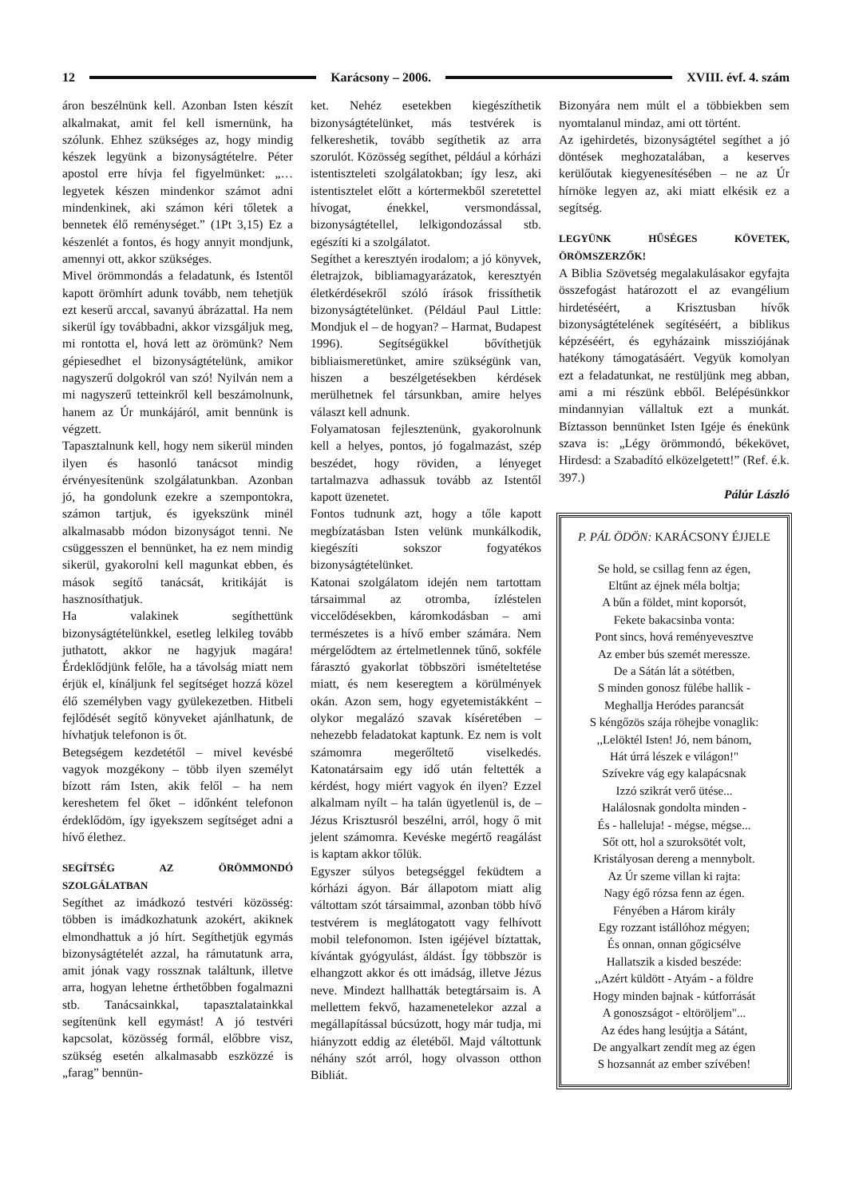12 Karácsony – 2006. XVIII. évf. 4. szám
áron beszélnünk kell. Azonban Isten készít alkalmakat, amit fel kell ismernünk, ha szólunk. Ehhez szükséges az, hogy mindig készek legyünk a bizonyságtételre. Péter apostol erre hívja fel figyelmünket: „… legyetek készen mindenkor számot adni mindenkinek, aki számon kéri tőletek a bennetek élő reménységet.” (1Pt 3,15) Ez a készenlét a fontos, és hogy annyit mondjunk, amennyi ott, akkor szükséges.
Mivel örömmondás a feladatunk, és Istentől kapott örömhírt adunk tovább, nem tehetjük ezt keserű arccal, savanyú ábrázattal. Ha nem sikerül így továbbadni, akkor vizsgáljuk meg, mi rontotta el, hová lett az örömünk? Nem gépiesedhet el bizonyságtételünk, amikor nagyszerű dolgokról van szó! Nyilván nem a mi nagyszerű tetteinkről kell beszámolnunk, hanem az Úr munkájáról, amit bennünk is végzett.
Tapasztalnunk kell, hogy nem sikerül minden ilyen és hasonló tanácsot mindig érvényesítenünk szolgálatunkban. Azonban jó, ha gondolunk ezekre a szempontokra, számon tartjuk, és igyekszünk minél alkalmasabb módon bizonyságot tenni. Ne csüggesszen el bennünket, ha ez nem mindig sikerül, gyakorolni kell magunkat ebben, és mások segítő tanácsát, kritikáját is hasznosíthatjuk.
Ha valakinek segíthettünk bizonyságtételünkkel, esetleg lelkileg tovább juthatott, akkor ne hagyjuk magára! Érdeklődjünk felőle, ha a távolság miatt nem érjük el, kínáljunk fel segítséget hozzá közel élő személyben vagy gyülekezetben. Hitbeli fejlődését segítő könyveket ajánlhatunk, de hívhatjuk telefonon is őt.
Betegségem kezdetétől – mivel kevésbé vagyok mozgékony – több ilyen személyt bízott rám Isten, akik felől – ha nem kereshetem fel őket – időnként telefonon érdeklődöm, így igyekszem segítséget adni a hívő élethez.
SEGÍTSÉG AZ ÖRÖMMONDÓ SZOLGÁLATBAN
Segíthet az imádkozó testvéri közösség: többen is imádkozhatunk azokért, akiknek elmondhattuk a jó hírt. Segíthetjük egymás bizonyságtételét azzal, ha rámutatunk arra, amit jónak vagy rossznak találtunk, illetve arra, hogyan lehetne érthetőbben fogalmazni stb. Tanácsainkkal, tapasztalatainkkal segítenünk kell egymást! A jó testvéri kapcsolat, közösség formál, előbbre visz, szükség esetén alkalmasabb eszközzé is „farag” bennün-
ket. Nehéz esetekben kiegészíthetik bizonyságtételünket, más testvérek is felkereshetik, tovább segíthetik az arra szorulót. Közösség segíthet, például a kórházi istentiszteleti szolgálatokban; így lesz, aki istentisztelet előtt a kórtermekből szeretettel hívogat, énekkel, versmondással, bizonyságtétellel, lelkigondozással stb. egészíti ki a szolgálatot.
Segíthet a keresztyén irodalom; a jó könyvek, életrajzok, bibliamagyarázatok, keresztyén életkérdésekről szóló írások frissíthetik bizonyságtételünket. (Például Paul Little: Mondjuk el – de hogyan? – Harmat, Budapest 1996). Segítségükkel bővíthetjük bibliaismeretünket, amire szükségünk van, hiszen a beszélgetésekben kérdések merülhetnek fel társunkban, amire helyes választ kell adnunk.
Folyamatosan fejlesztenünk, gyakorolnunk kell a helyes, pontos, jó fogalmazást, szép beszédet, hogy röviden, a lényeget tartalmazva adhassuk tovább az Istentől kapott üzenetet.
Fontos tudnunk azt, hogy a tőle kapott megbízatásban Isten velünk munkálkodik, kiegészíti sokszor fogyatékos bizonyságtételünket.
Katonai szolgálatom idején nem tartottam társaimmal az otromba, ízléstelen viccelődésekben, káromkodásban – ami természetes is a hívő ember számára. Nem mérgelődtem az értelmetlennek tűnő, sokféle fárasztó gyakorlat többszöri ismételtetése miatt, és nem keseregtem a körülmények okán. Azon sem, hogy egyetemistákként – olykor megalázó szavak kíséretében – nehezebb feladatokat kaptunk. Ez nem is volt számomra megerőltető viselkedés. Katonatársaim egy idő után feltették a kérdést, hogy miért vagyok én ilyen? Ezzel alkalmam nyílt – ha talán ügyetlenül is, de – Jézus Krisztusról beszélni, arról, hogy ő mit jelent számomra. Kevéske megértő reagálást is kaptam akkor tőlük.
Egyszer súlyos betegséggel feküdtem a kórházi ágyon. Bár állapotom miatt alig váltottam szót társaimmal, azonban több hívő testvérem is meglátogatott vagy felhívott mobil telefonomon. Isten igéjével bíztattak, kívántak gyógyulást, áldást. Így többször is elhangzott akkor és ott imádság, illetve Jézus neve. Mindezt hallhatták betegtársaim is. A mellettem fekvő, hazamenetelekor azzal a megállapítással búcsúzott, hogy már tudja, mi hiányzott eddig az életéből. Majd váltottunk néhány szót arról, hogy olvasson otthon Bibliát.
Bizonyára nem múlt el a többiekben sem nyomtalanul mindaz, ami ott történt.
Az igehirdetés, bizonyságtétel segíthet a jó döntések meghozatalában, a keserves kerülőutak kiegyenesítésében – ne az Úr hírnöke legyen az, aki miatt elkésik ez a segítség.
LEGYÜNK HŰSÉGES KÖVETEK, ÖRÖMSZERZŐK!
A Biblia Szövetség megalakulásakor egyfajta összefogást határozott el az evangélium hirdetéséért, a Krisztusban hívők bizonyságtételének segítéséért, a biblikus képzéséért, és egyházaink missziójának hatékony támogatásáért. Vegyük komolyan ezt a feladatunkat, ne restüljünk meg abban, ami a mi részünk ebből. Belépésünkkor mindannyian vállaltuk ezt a munkát. Bíztasson bennünket Isten Igéje és énekünk szava is: „Légy örömmondó, békekövet, Hirdesd: a Szabadító elközelgetett!” (Ref. é.k. 397.)
Pálúr László
P. PÁL ÖDÖN: KARÁCSONY ÉJJELE
Se hold, se csillag fenn az égen,
Eltűnt az éjnek méla boltja;
A bűn a földet, mint koporsót,
Fekete bakacsinba vonta:
Pont sincs, hová reményevesztve
Az ember bús szemét meressze.
De a Sátán lát a sötétben,
S minden gonosz fülébe hallik -
Meghallja Heródes parancsát
S kéngőzös szája röhejbe vonaglik:
,,Lelöktél Isten! Jó, nem bánom,
Hát úrrá lészek e világon!"
Szívekre vág egy kalapácsnak
Izzó szikrát verő ütése...
Halálosnak gondolta minden -
És - halleluja! - mégse, mégse...
Sőt ott, hol a szuroksötét volt,
Kristályosan dereng a mennybolt.
Az Úr szeme villan ki rajta:
Nagy égő rózsa fenn az égen.
Fényében a Három király
Egy rozzant istállóhoz mégyen;
És onnan, onnan gőgicsélve
Hallatszik a kisded beszéde:
,,Azért küldött - Atyám - a földre
Hogy minden bajnak - kútforrását
A gonoszságot - eltöröljem"...
Az édes hang lesújtja a Sátánt,
De angyalkart zendít meg az égen
S hozsannát az ember szívében!